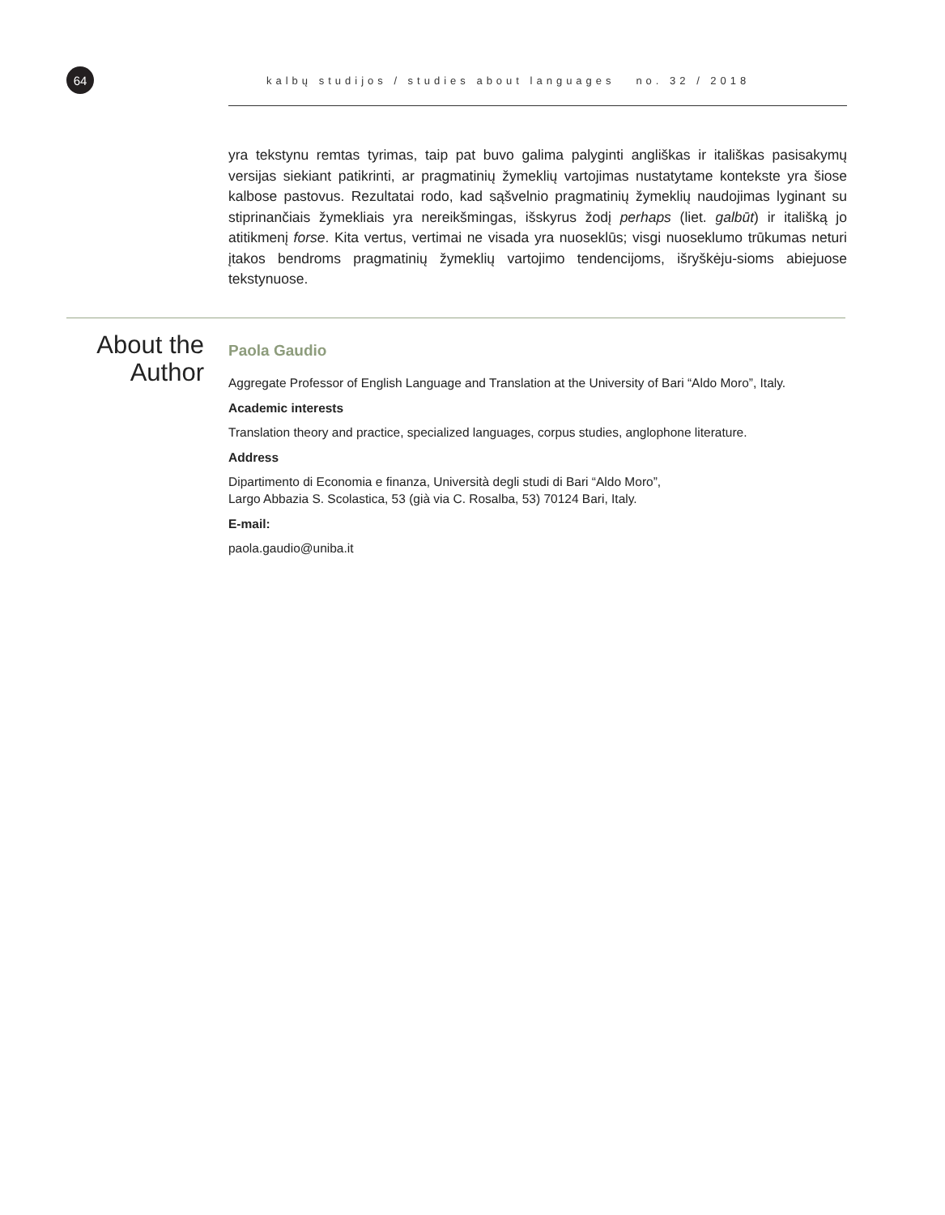64
kalbų studijos / studies about languages no. 32 / 2018
yra tekstynu remtas tyrimas, taip pat buvo galima palyginti angliškas ir itališkas pasisakymų versijas siekiant patikrinti, ar pragmatinių žymeklių vartojimas nustatytame kontekste yra šiose kalbose pastovus. Rezultatai rodo, kad sąšvelnio pragmatinių žymeklių naudojimas lyginant su stiprinančiais žymekliais yra nereikšmingas, išskyrus žodį perhaps (liet. galbūt) ir itališką jo atitikmenį forse. Kita vertus, vertimai ne visada yra nuoseklūs; visgi nuoseklumo trūkumas neturi įtakos bendroms pragmatinių žymeklių vartojimo tendencijoms, išryškėju-sioms abiejuose tekstynuose.
About the Author
Paola Gaudio
Aggregate Professor of English Language and Translation at the University of Bari “Aldo Moro”, Italy.
Academic interests
Translation theory and practice, specialized languages, corpus studies, anglophone literature.
Address
Dipartimento di Economia e finanza, Università degli studi di Bari “Aldo Moro”,
Largo Abbazia S. Scolastica, 53 (già via C. Rosalba, 53) 70124 Bari, Italy.
E-mail:
paola.gaudio@uniba.it